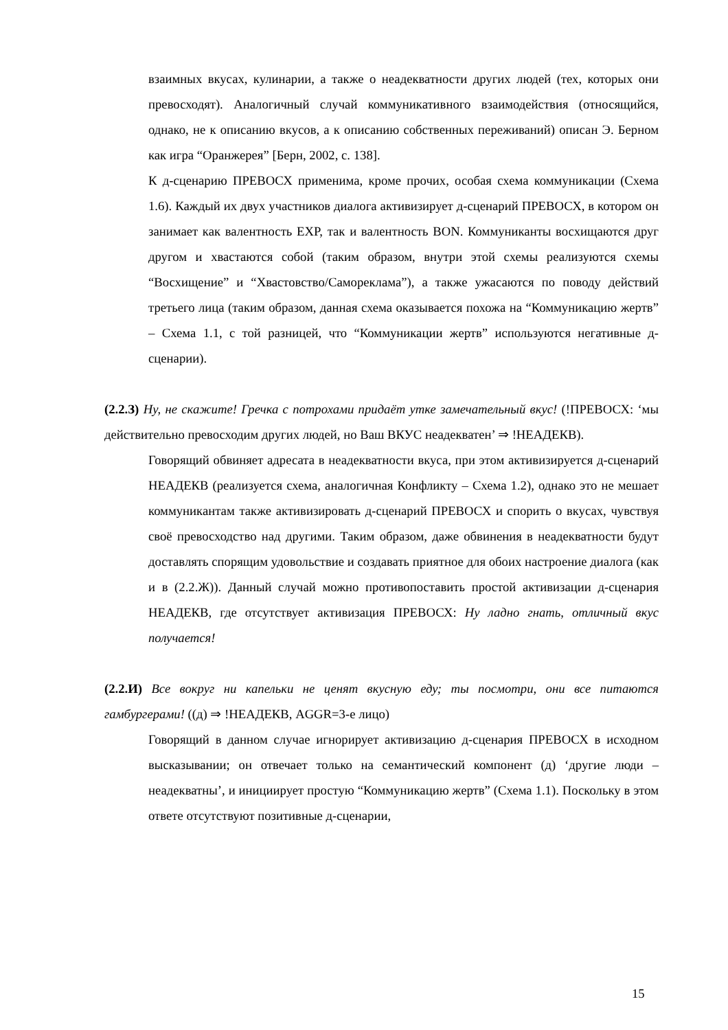взаимных вкусах, кулинарии, а также о неадекватности других людей (тех, которых они превосходят). Аналогичный случай коммуникативного взаимодействия (относящийся, однако, не к описанию вкусов, а к описанию собственных переживаний) описан Э. Берном как игра “Оранжерея” [Берн, 2002, с. 138].
К д-сценарию ПРЕВОСХ применима, кроме прочих, особая схема коммуникации (Схема 1.6). Каждый их двух участников диалога активизирует д-сценарий ПРЕВОСХ, в котором он занимает как валентность EXP, так и валентность BON. Коммуниканты восхищаются друг другом и хвастаются собой (таким образом, внутри этой схемы реализуются схемы “Восхищение” и “Хвастовство/Самореклама”), а также ужасаются по поводу действий третьего лица (таким образом, данная схема оказывается похожа на “Коммуникацию жертв” – Схема 1.1, с той разницей, что “Коммуникации жертв” используются негативные д-сценарии).
(2.2.З) Ну, не скажите! Гречка с потрохами придаёт утке замечательный вкус! (!ПРЕВОСХ: ‘мы действительно превосходим других людей, но Ваш ВКУС неадекватен’ ⇒ !НЕАДЕКВ).
Говорящий обвиняет адресата в неадекватности вкуса, при этом активизируется д-сценарий НЕАДЕКВ (реализуется схема, аналогичная Конфликту – Схема 1.2), однако это не мешает коммуникантам также активизировать д-сценарий ПРЕВОСХ и спорить о вкусах, чувствуя своё превосходство над другими. Таким образом, даже обвинения в неадекватности будут доставлять спорящим удовольствие и создавать приятное для обоих настроение диалога (как и в (2.2.Ж)). Данный случай можно противопоставить простой активизации д-сценария НЕАДЕКВ, где отсутствует активизация ПРЕВОСХ: Ну ладно гнать, отличный вкус получается!
(2.2.И) Все вокруг ни капельки не ценят вкусную еду; ты посмотри, они все питаются гамбургерами! ((д) ⇒ !НЕАДЕКВ, AGGR=3-е лицо)
Говорящий в данном случае игнорирует активизацию д-сценария ПРЕВОСХ в исходном высказывании; он отвечает только на семантический компонент (д) ‘другие люди – неадекватны’, и инициирует простую “Коммуникацию жертв” (Схема 1.1). Поскольку в этом ответе отсутствуют позитивные д-сценарии,
15